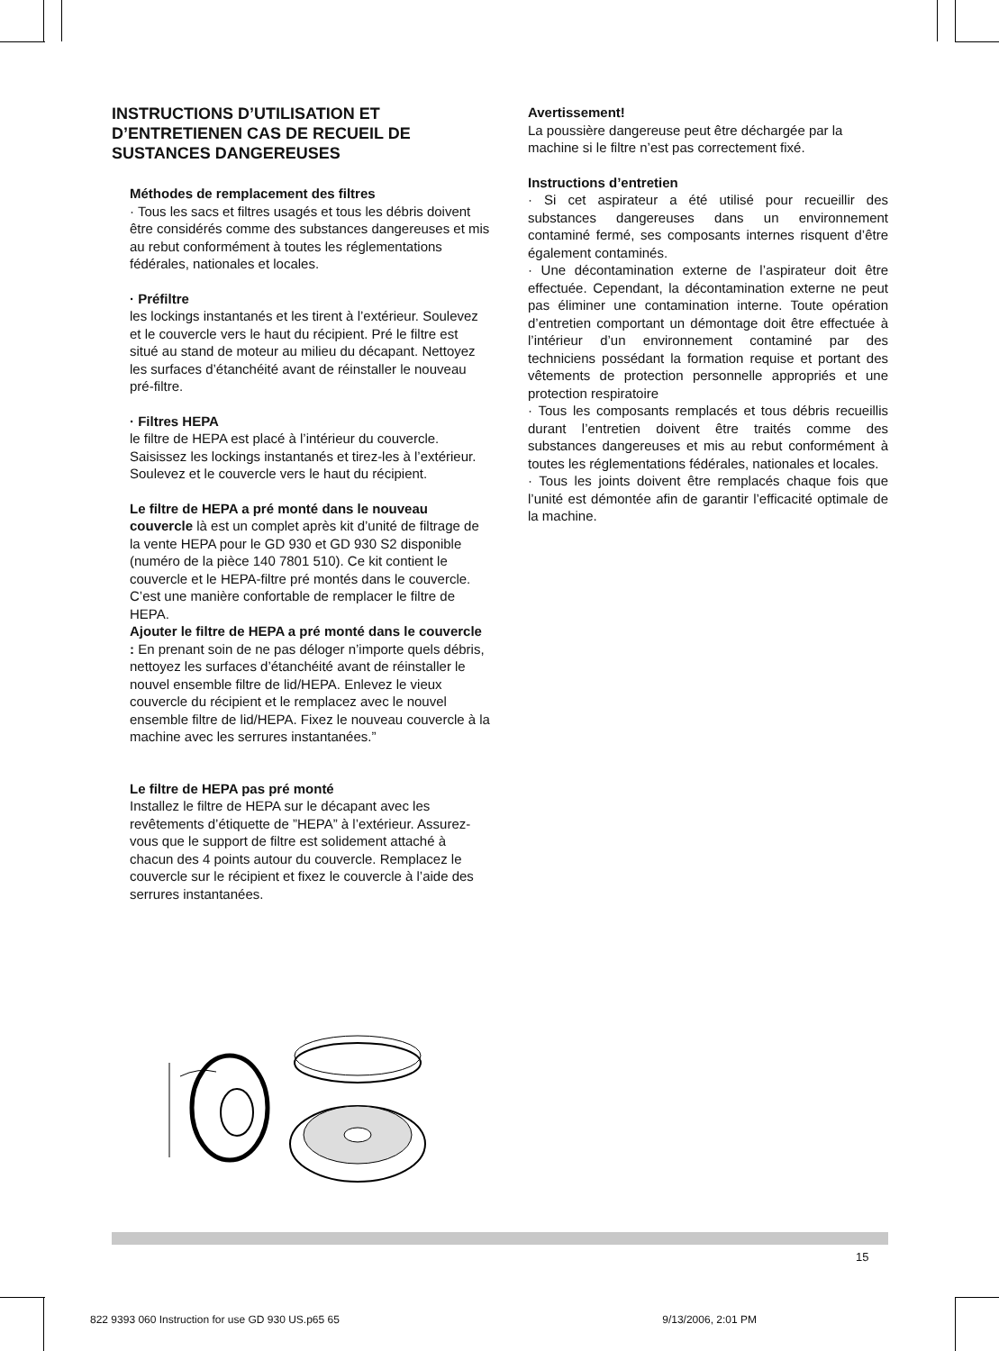INSTRUCTIONS D’UTILISATION ET D’ENTRETIENEN CAS DE RECUEIL DE SUSTANCES DANGEREUSES
Méthodes de remplacement des filtres
· Tous les sacs et filtres usagés et tous les débris doivent être considérés comme des substances dangereuses et mis au rebut conformément à toutes les réglementations fédérales, nationales et locales.
· Préfiltre
les lockings instantanés et les tirent à l’extérieur. Soulevez et le couvercle vers le haut du récipient. Pré le filtre est situé au stand de moteur au milieu du décapant. Nettoyez les surfaces d’étanchéité avant de réinstaller le nouveau pré-filtre.
· Filtres HEPA
le filtre de HEPA est placé à l’intérieur du couvercle. Saisissez les lockings instantanés et tirez-les à l’extérieur. Soulevez et le couvercle vers le haut du récipient.
Le filtre de HEPA a pré monté dans le nouveau couvercle là est un complet après kit d’unité de filtrage de la vente HEPA pour le GD 930 et GD 930 S2 disponible (numéro de la pièce 140 7801 510). Ce kit contient le couvercle et le HEPA-filtre pré montés dans le couvercle. C’est une manière confortable de remplacer le filtre de HEPA.
Ajouter le filtre de HEPA a pré monté dans le couvercle : En prenant soin de ne pas déloger n’importe quels débris, nettoyez les surfaces d’étanchéité avant de réinstaller le nouvel ensemble filtre de lid/HEPA. Enlevez le vieux couvercle du récipient et le remplacez avec le nouvel ensemble filtre de lid/HEPA. Fixez le nouveau couvercle à la machine avec les serrures instantanées.”
Le filtre de HEPA pas pré monté
Installez le filtre de HEPA sur le décapant avec les revêtements d’étiquette de ”HEPA” à l’extérieur. Assurez-vous que le support de filtre est solidement attaché à chacun des 4 points autour du couvercle. Remplacez le couvercle sur le récipient et fixez le couvercle à l’aide des serrures instantanées.
Avertissement!
La poussière dangereuse peut être déchargée par la machine si le filtre n’est pas correctement fixé.
Instructions d’entretien
· Si cet aspirateur a été utilisé pour recueillir des substances dangereuses dans un environnement contaminé fermé, ses composants internes risquent d’être également contaminés.
· Une décontamination externe de l’aspirateur doit être effectuée. Cependant, la décontamination externe ne peut pas éliminer une contamination interne. Toute opération d’entretien comportant un démontage doit être effectuée à l’intérieur d’un environnement contaminé par des techniciens possédant la formation requise et portant des vêtements de protection personnelle appropriés et une protection respiratoire
· Tous les composants remplacés et tous débris recueillis durant l’entretien doivent être traités comme des substances dangereuses et mis au rebut conformément à toutes les réglementations fédérales, nationales et locales.
· Tous les joints doivent être remplacés chaque fois que l’unité est démontée afin de garantir l’efficacité optimale de la machine.
15
822 9393 060 Instruction for use GD 930 US.p65 65 9/13/2006, 2:01 PM